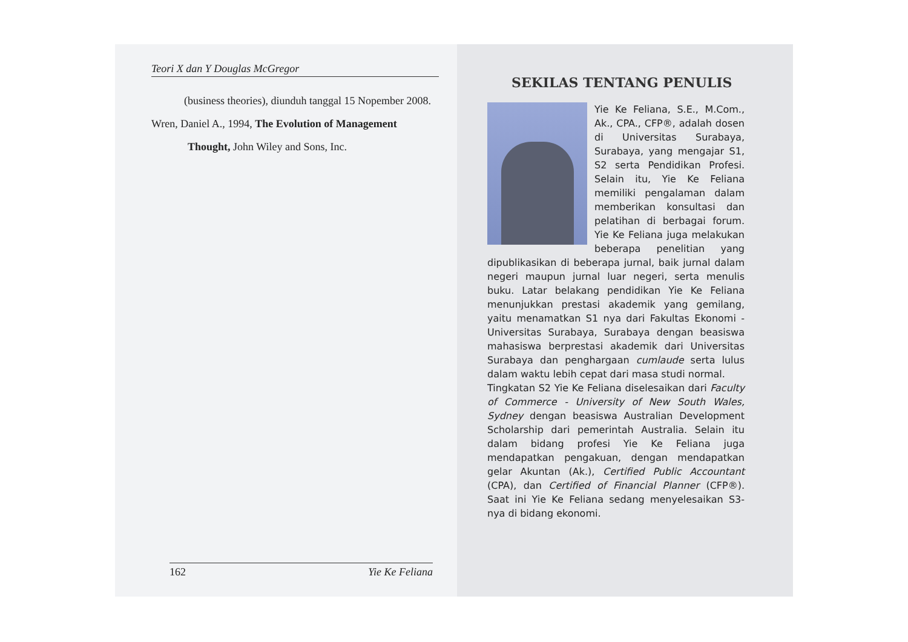Teori X dan Y Douglas McGregor
(business theories), diunduh tanggal 15 Nopember 2008.
Wren, Daniel A., 1994, The Evolution of Management Thought, John Wiley and Sons, Inc.
162 Yie Ke Feliana
SEKILAS TENTANG PENULIS
Yie Ke Feliana, S.E., M.Com., Ak., CPA., CFP®, adalah dosen di Universitas Surabaya, Surabaya, yang mengajar S1, S2 serta Pendidikan Profesi. Selain itu, Yie Ke Feliana memiliki pengalaman dalam memberikan konsultasi dan pelatihan di berbagai forum. Yie Ke Feliana juga melakukan beberapa penelitian yang dipublikasikan di beberapa jurnal, baik jurnal dalam negeri maupun jurnal luar negeri, serta menulis buku. Latar belakang pendidikan Yie Ke Feliana menunjukkan prestasi akademik yang gemilang, yaitu menamatkan S1 nya dari Fakultas Ekonomi - Universitas Surabaya, Surabaya dengan beasiswa mahasiswa berprestasi akademik dari Universitas Surabaya dan penghargaan cumlaude serta lulus dalam waktu lebih cepat dari masa studi normal.
Tingkatan S2 Yie Ke Feliana diselesaikan dari Faculty of Commerce - University of New South Wales, Sydney dengan beasiswa Australian Development Scholarship dari pemerintah Australia. Selain itu dalam bidang profesi Yie Ke Feliana juga mendapatkan pengakuan, dengan mendapatkan gelar Akuntan (Ak.), Certified Public Accountant (CPA), dan Certified of Financial Planner (CFP®). Saat ini Yie Ke Feliana sedang menyelesaikan S3-nya di bidang ekonomi.